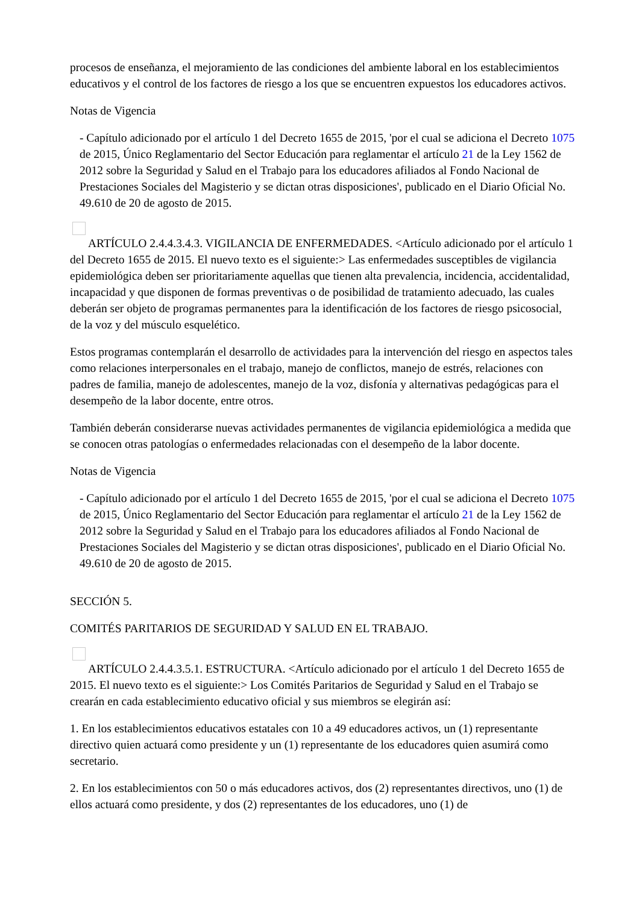procesos de enseñanza, el mejoramiento de las condiciones del ambiente laboral en los establecimientos educativos y el control de los factores de riesgo a los que se encuentren expuestos los educadores activos.
Notas de Vigencia
- Capítulo adicionado por el artículo 1 del Decreto 1655 de 2015, 'por el cual se adiciona el Decreto 1075 de 2015, Único Reglamentario del Sector Educación para reglamentar el artículo 21 de la Ley 1562 de 2012 sobre la Seguridad y Salud en el Trabajo para los educadores afiliados al Fondo Nacional de Prestaciones Sociales del Magisterio y se dictan otras disposiciones', publicado en el Diario Oficial No. 49.610 de 20 de agosto de 2015.
ARTÍCULO 2.4.4.3.4.3. VIGILANCIA DE ENFERMEDADES. <Artículo adicionado por el artículo 1 del Decreto 1655 de 2015. El nuevo texto es el siguiente:> Las enfermedades susceptibles de vigilancia epidemiológica deben ser prioritariamente aquellas que tienen alta prevalencia, incidencia, accidentalidad, incapacidad y que disponen de formas preventivas o de posibilidad de tratamiento adecuado, las cuales deberán ser objeto de programas permanentes para la identificación de los factores de riesgo psicosocial, de la voz y del músculo esquelético.
Estos programas contemplarán el desarrollo de actividades para la intervención del riesgo en aspectos tales como relaciones interpersonales en el trabajo, manejo de conflictos, manejo de estrés, relaciones con padres de familia, manejo de adolescentes, manejo de la voz, disfonía y alternativas pedagógicas para el desempeño de la labor docente, entre otros.
También deberán considerarse nuevas actividades permanentes de vigilancia epidemiológica a medida que se conocen otras patologías o enfermedades relacionadas con el desempeño de la labor docente.
Notas de Vigencia
- Capítulo adicionado por el artículo 1 del Decreto 1655 de 2015, 'por el cual se adiciona el Decreto 1075 de 2015, Único Reglamentario del Sector Educación para reglamentar el artículo 21 de la Ley 1562 de 2012 sobre la Seguridad y Salud en el Trabajo para los educadores afiliados al Fondo Nacional de Prestaciones Sociales del Magisterio y se dictan otras disposiciones', publicado en el Diario Oficial No. 49.610 de 20 de agosto de 2015.
SECCIÓN 5.
COMITÉS PARITARIOS DE SEGURIDAD Y SALUD EN EL TRABAJO.
ARTÍCULO 2.4.4.3.5.1. ESTRUCTURA. <Artículo adicionado por el artículo 1 del Decreto 1655 de 2015. El nuevo texto es el siguiente:> Los Comités Paritarios de Seguridad y Salud en el Trabajo se crearán en cada establecimiento educativo oficial y sus miembros se elegirán así:
1. En los establecimientos educativos estatales con 10 a 49 educadores activos, un (1) representante directivo quien actuará como presidente y un (1) representante de los educadores quien asumirá como secretario.
2. En los establecimientos con 50 o más educadores activos, dos (2) representantes directivos, uno (1) de ellos actuará como presidente, y dos (2) representantes de los educadores, uno (1) de